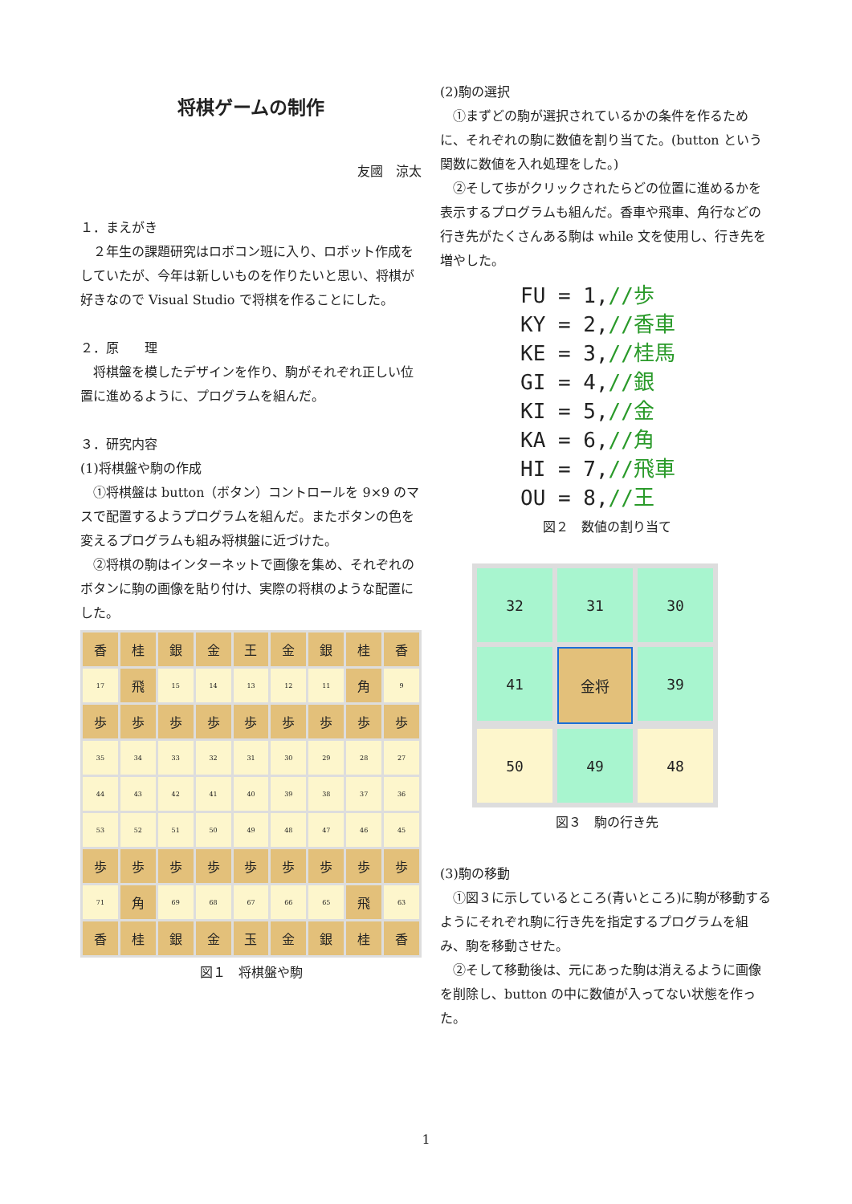将棋ゲームの制作
友國　涼太
１．まえがき
　２年生の課題研究はロボコン班に入り、ロボット作成をしていたが、今年は新しいものを作りたいと思い、将棋が好きなので Visual Studio で将棋を作ることにした。
２．原　　理
　将棋盤を模したデザインを作り、駒がそれぞれ正しい位置に進めるように、プログラムを組んだ。
３．研究内容
(1)将棋盤や駒の作成
　①将棋盤は button（ボタン）コントロールを 9×9 のマスで配置するようプログラムを組んだ。またボタンの色を変えるプログラムも組み将棋盤に近づけた。
　②将棋の駒はインターネットで画像を集め、それぞれのボタンに駒の画像を貼り付け、実際の将棋のような配置にした。
香
桂
銀
金
王
金
銀
桂
香
17
飛
15
14
13
12
11
角
9
歩
歩
歩
歩
歩
歩
歩
歩
歩
35
34
33
32
31
30
29
28
27
44
43
42
41
40
39
38
37
36
53
52
51
50
49
48
47
46
45
歩
歩
歩
歩
歩
歩
歩
歩
歩
71
角
69
68
67
66
65
飛
63
香
桂
銀
金
玉
金
銀
桂
香
図１　将棋盤や駒
(2)駒の選択
　①まずどの駒が選択されているかの条件を作るために、それぞれの駒に数値を割り当てた。(button という関数に数値を入れ処理をした。)
　②そして歩がクリックされたらどの位置に進めるかを表示するプログラムも組んだ。香車や飛車、角行などの行き先がたくさんある駒は while 文を使用し、行き先を増やした。
FU = 1,//歩
KY = 2,//香車
KE = 3,//桂馬
GI = 4,//銀
KI = 5,//金
KA = 6,//角
HI = 7,//飛車
OU = 8,//王
図２　数値の割り当て
32
31
30
41
金将
39
50
49
48
図３　駒の行き先
(3)駒の移動
　①図３に示しているところ(青いところ)に駒が移動するようにそれぞれ駒に行き先を指定するプログラムを組み、駒を移動させた。
　②そして移動後は、元にあった駒は消えるように画像を削除し、button の中に数値が入ってない状態を作った。
1